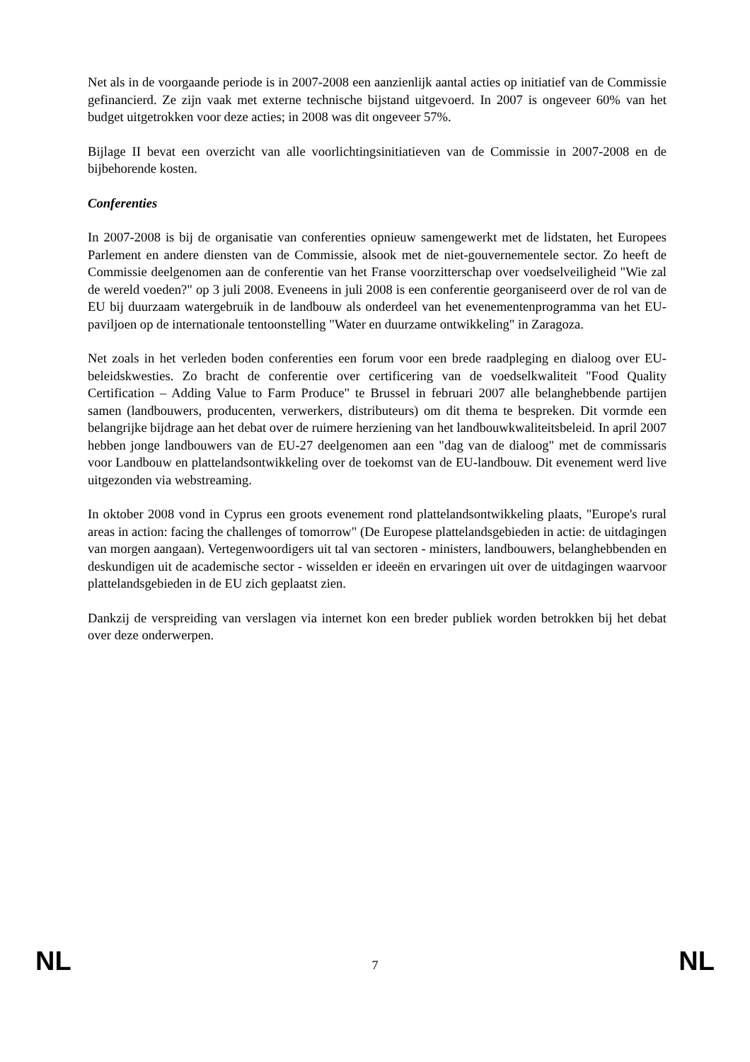Net als in de voorgaande periode is in 2007-2008 een aanzienlijk aantal acties op initiatief van de Commissie gefinancierd. Ze zijn vaak met externe technische bijstand uitgevoerd. In 2007 is ongeveer 60% van het budget uitgetrokken voor deze acties; in 2008 was dit ongeveer 57%.
Bijlage II bevat een overzicht van alle voorlichtingsinitiatieven van de Commissie in 2007-2008 en de bijbehorende kosten.
Conferenties
In 2007-2008 is bij de organisatie van conferenties opnieuw samengewerkt met de lidstaten, het Europees Parlement en andere diensten van de Commissie, alsook met de niet-gouvernementele sector. Zo heeft de Commissie deelgenomen aan de conferentie van het Franse voorzitterschap over voedselveiligheid "Wie zal de wereld voeden?" op 3 juli 2008. Eveneens in juli 2008 is een conferentie georganiseerd over de rol van de EU bij duurzaam watergebruik in de landbouw als onderdeel van het evenementenprogramma van het EU-paviljoen op de internationale tentoonstelling "Water en duurzame ontwikkeling" in Zaragoza.
Net zoals in het verleden boden conferenties een forum voor een brede raadpleging en dialoog over EU-beleidskwesties. Zo bracht de conferentie over certificering van de voedselkwaliteit "Food Quality Certification – Adding Value to Farm Produce" te Brussel in februari 2007 alle belanghebbende partijen samen (landbouwers, producenten, verwerkers, distributeurs) om dit thema te bespreken. Dit vormde een belangrijke bijdrage aan het debat over de ruimere herziening van het landbouwkwaliteitsbeleid. In april 2007 hebben jonge landbouwers van de EU-27 deelgenomen aan een "dag van de dialoog" met de commissaris voor Landbouw en plattelandsontwikkeling over de toekomst van de EU-landbouw. Dit evenement werd live uitgezonden via webstreaming.
In oktober 2008 vond in Cyprus een groots evenement rond plattelandsontwikkeling plaats, "Europe's rural areas in action: facing the challenges of tomorrow" (De Europese plattelandsgebieden in actie: de uitdagingen van morgen aangaan). Vertegenwoordigers uit tal van sectoren - ministers, landbouwers, belanghebbenden en deskundigen uit de academische sector - wisselden er ideeën en ervaringen uit over de uitdagingen waarvoor plattelandsgebieden in de EU zich geplaatst zien.
Dankzij de verspreiding van verslagen via internet kon een breder publiek worden betrokken bij het debat over deze onderwerpen.
NL 7 NL